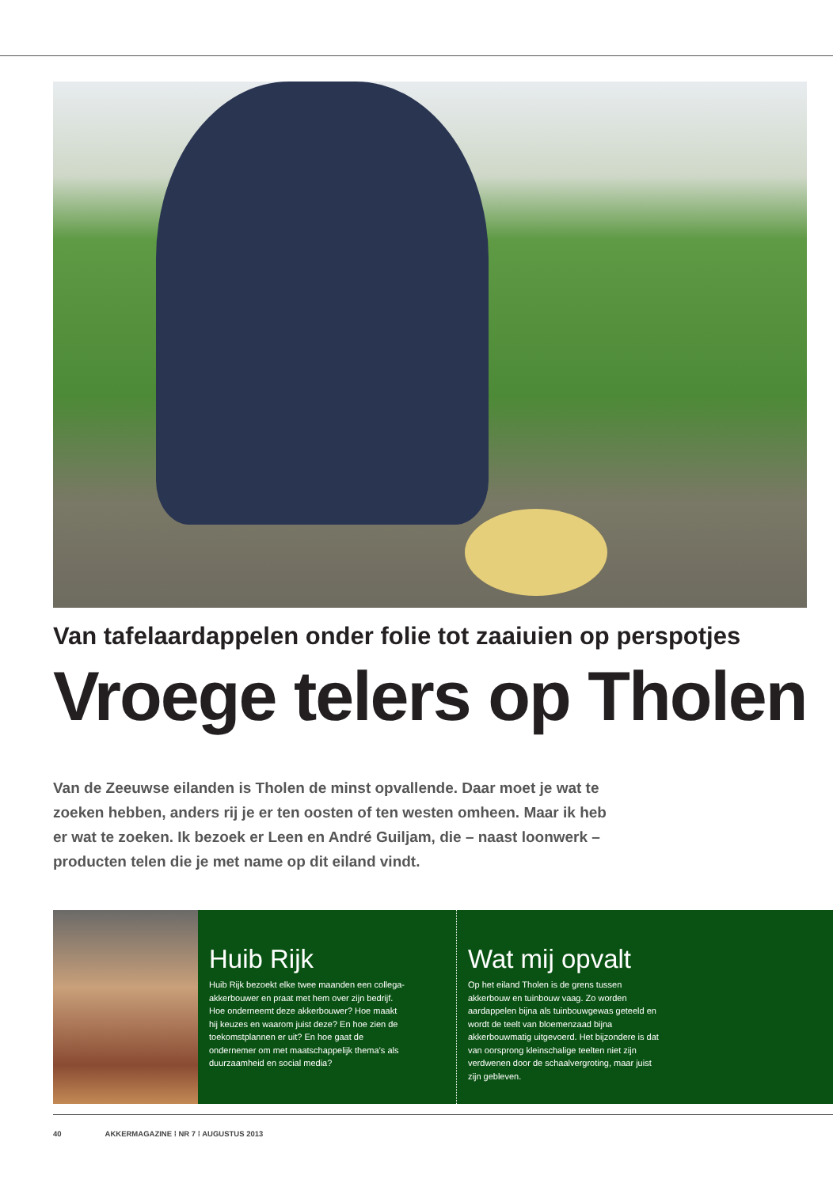Van tafelaardappelen onder folie tot zaaiuien op perspotjes
Vroege telers op Tholen
Van de Zeeuwse eilanden is Tholen de minst opvallende. Daar moet je wat te zoeken hebben, anders rij je er ten oosten of ten westen omheen. Maar ik heb er wat te zoeken. Ik bezoek er Leen en André Guiljam, die – naast loonwerk – producten telen die je met name op dit eiland vindt.
Huib Rijk
Huib Rijk bezoekt elke twee maanden een collega-akkerbouwer en praat met hem over zijn bedrijf. Hoe onderneemt deze akkerbouwer? Hoe maakt hij keuzes en waarom juist deze? En hoe zien de toekomstplannen er uit? En hoe gaat de ondernemer om met maatschappelijk thema’s als duurzaamheid en social media?
Wat mij opvalt
Op het eiland Tholen is de grens tussen akkerbouw en tuinbouw vaag. Zo worden aardappelen bijna als tuinbouwgewas geteeld en wordt de teelt van bloemenzaad bijna akkerbouwmatig uitgevoerd. Het bijzondere is dat van oorsprong kleinschalige teelten niet zijn verdwenen door de schaalvergroting, maar juist zijn gebleven.
40 AKKERMAGAZINE ⁞ NR 7 ⁞ AUGUSTUS 2013